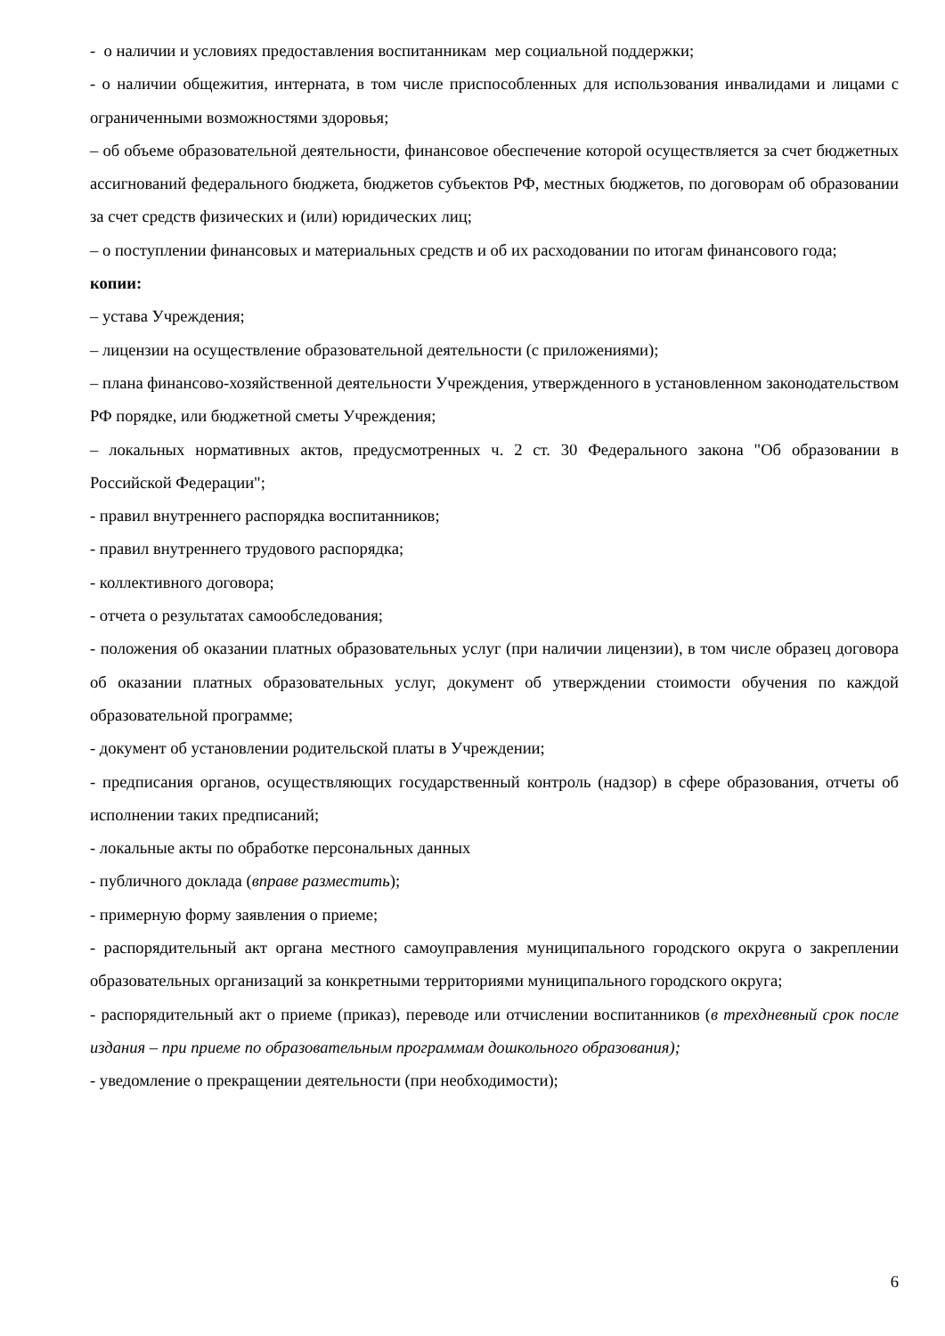- о наличии и условиях предоставления воспитанникам мер социальной поддержки;
- о наличии общежития, интерната, в том числе приспособленных для использования инвалидами и лицами с ограниченными возможностями здоровья;
– об объеме образовательной деятельности, финансовое обеспечение которой осуществляется за счет бюджетных ассигнований федерального бюджета, бюджетов субъектов РФ, местных бюджетов, по договорам об образовании за счет средств физических и (или) юридических лиц;
– о поступлении финансовых и материальных средств и об их расходовании по итогам финансового года;
копии:
– устава Учреждения;
– лицензии на осуществление образовательной деятельности (с приложениями);
– плана финансово-хозяйственной деятельности Учреждения, утвержденного в установленном законодательством РФ порядке, или бюджетной сметы Учреждения;
– локальных нормативных актов, предусмотренных ч. 2 ст. 30 Федерального закона "Об образовании в Российской Федерации";
- правил внутреннего распорядка воспитанников;
- правил внутреннего трудового распорядка;
- коллективного договора;
- отчета о результатах самообследования;
- положения об оказании платных образовательных услуг (при наличии лицензии), в том числе образец договора об оказании платных образовательных услуг, документ об утверждении стоимости обучения по каждой образовательной программе;
- документ об установлении родительской платы в Учреждении;
- предписания органов, осуществляющих государственный контроль (надзор) в сфере образования, отчеты об исполнении таких предписаний;
- локальные акты по обработке персональных данных
- публичного доклада (вправе разместить);
- примерную форму заявления о приеме;
- распорядительный акт органа местного самоуправления муниципального городского округа о закреплении образовательных организаций за конкретными территориями муниципального городского округа;
- распорядительный акт о приеме (приказ), переводе или отчислении воспитанников (в трехдневный срок после издания – при приеме по образовательным программам дошкольного образования);
- уведомление о прекращении деятельности (при необходимости);
6